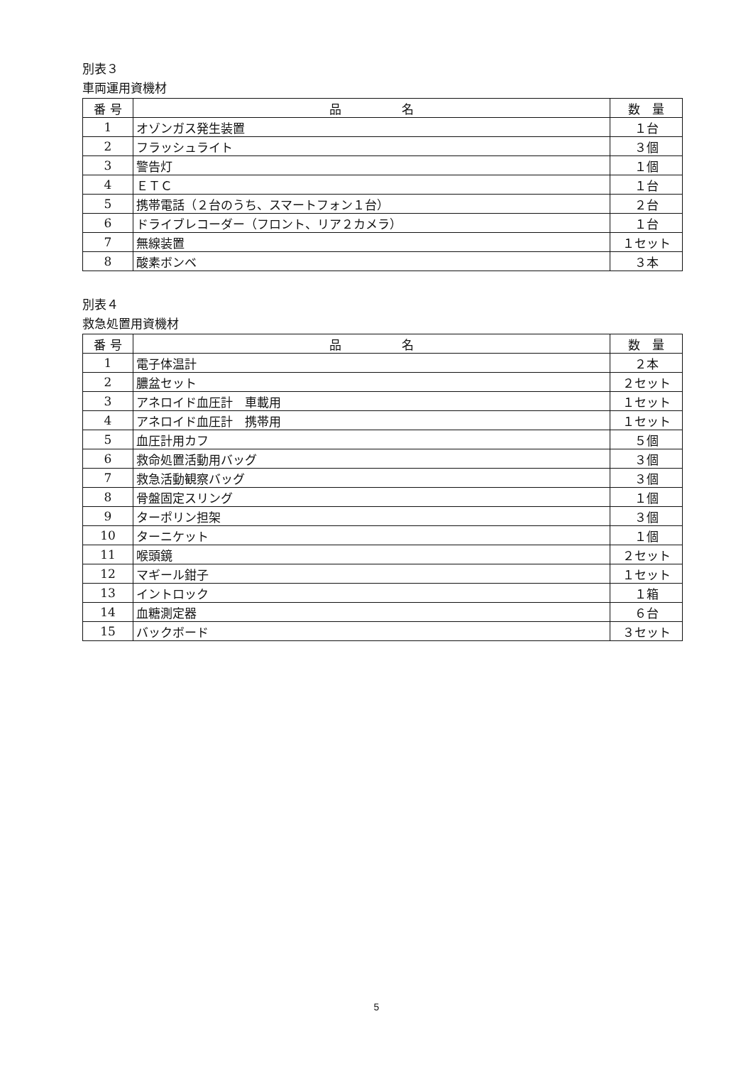別表３
車両運用資機材
| 番 号 | 品 名 | 数 量 |
| --- | --- | --- |
| 1 | オゾンガス発生装置 | １台 |
| 2 | フラッシュライト | ３個 |
| 3 | 警告灯 | １個 |
| 4 | ＥＴＣ | １台 |
| 5 | 携帯電話（２台のうち、スマートフォン１台） | ２台 |
| 6 | ドライブレコーダー（フロント、リア２カメラ） | １台 |
| 7 | 無線装置 | １セット |
| 8 | 酸素ボンベ | ３本 |
別表４
救急処置用資機材
| 番 号 | 品 名 | 数 量 |
| --- | --- | --- |
| 1 | 電子体温計 | ２本 |
| 2 | 膿盆セット | ２セット |
| 3 | アネロイド血圧計 車載用 | １セット |
| 4 | アネロイド血圧計 携帯用 | １セット |
| 5 | 血圧計用カフ | ５個 |
| 6 | 救命処置活動用バッグ | ３個 |
| 7 | 救急活動観察バッグ | ３個 |
| 8 | 骨盤固定スリング | １個 |
| 9 | ターポリン担架 | ３個 |
| 10 | ターニケット | １個 |
| 11 | 喉頭鏡 | ２セット |
| 12 | マギール鉗子 | １セット |
| 13 | イントロック | １箱 |
| 14 | 血糖測定器 | ６台 |
| 15 | バックボード | ３セット |
5